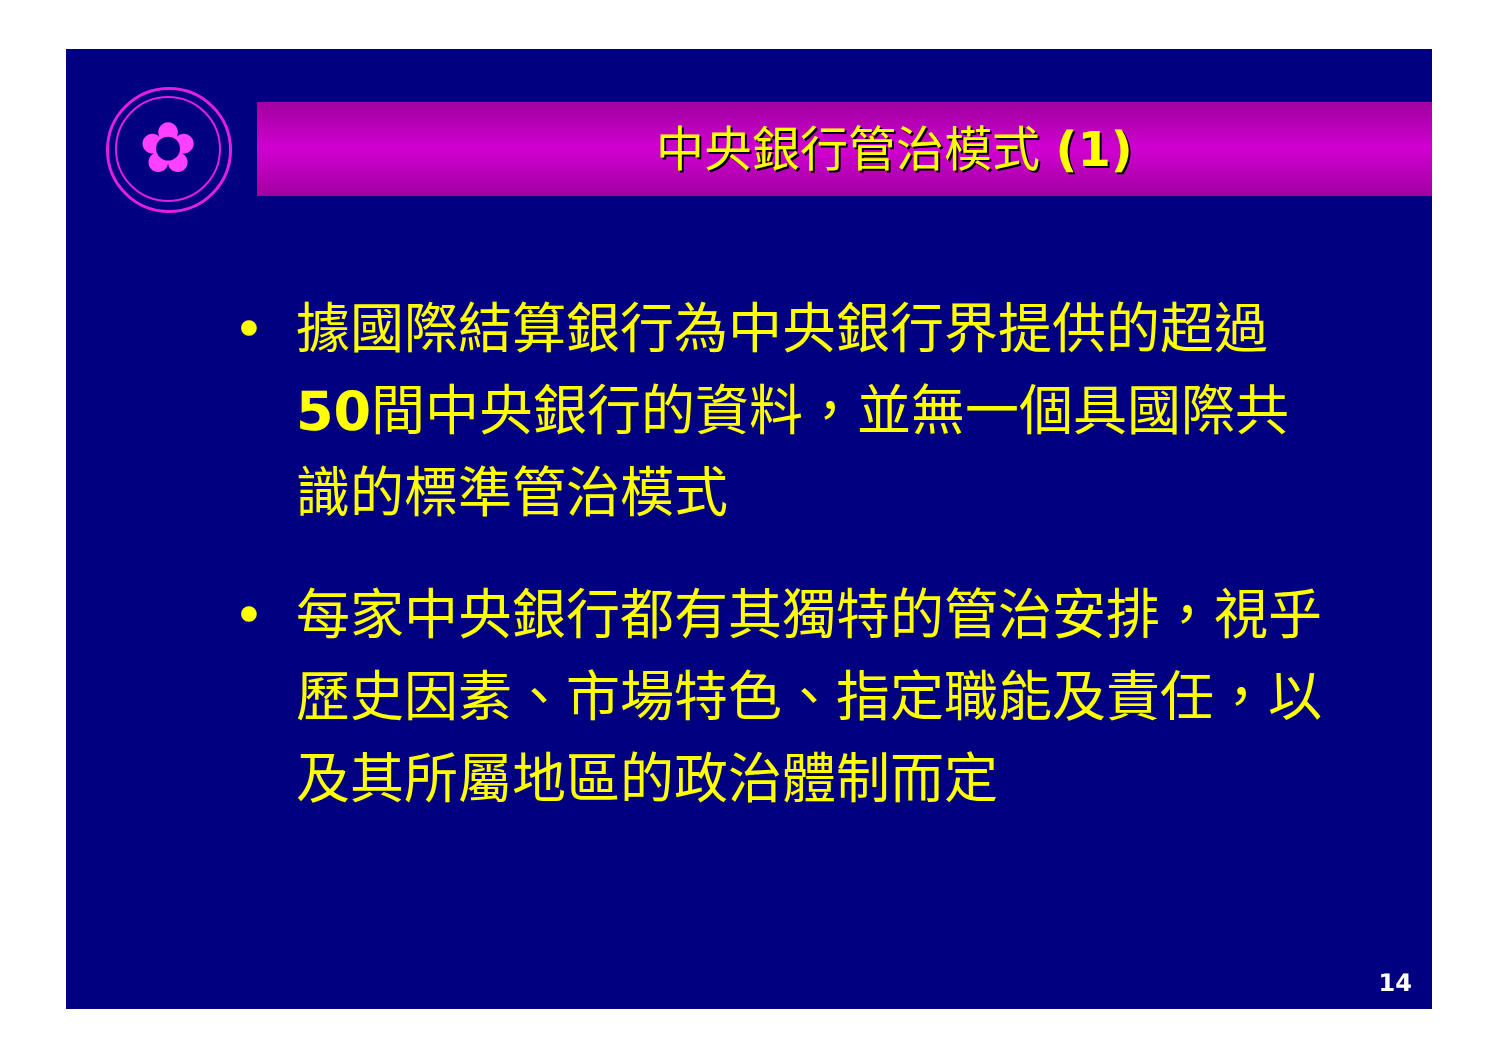✿
中央銀行管治模式 (1)
• 據國際結算銀行為中央銀行界提供的超過50間中央銀行的資料，並無一個具國際共識的標準管治模式
• 每家中央銀行都有其獨特的管治安排，視乎歷史因素、市場特色、指定職能及責任，以及其所屬地區的政治體制而定
14